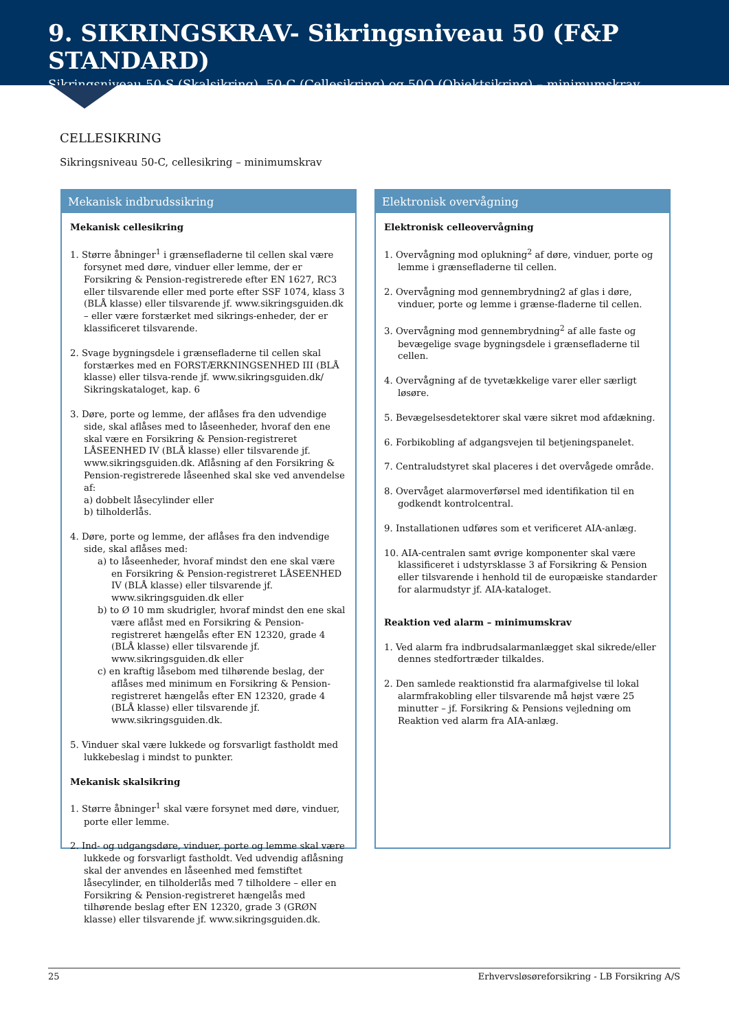9. SIKRINGSKRAV- Sikringsniveau 50 (F&P STANDARD)
Sikringsniveau 50-S (Skalsikring), 50-C (Cellesikring) og 50O (Objektsikring) – minimumskrav
CELLESIKRING
Sikringsniveau 50-C, cellesikring – minimumskrav
Mekanisk indbrudssikring
Mekanisk cellesikring
1. Større åbninger<sup>1</sup> i grænsefladerne til cellen skal være forsynet med døre, vinduer eller lemme, der er Forsikring & Pension-registrerede efter EN 1627, RC3 eller tilsvarende eller med porte efter SSF 1074, klass 3 (BLÅ klasse) eller tilsvarende jf. www.sikringsguiden.dk – eller være forstærket med sikrings-enheder, der er klassificeret tilsvarende.
2. Svage bygningsdele i grænsefladerne til cellen skal forstærkes med en FORSTÆRKNINGSENHED III (BLÅ klasse) eller tilsva-rende jf. www.sikringsguiden.dk/ Sikringskataloget, kap. 6
3. Døre, porte og lemme, der aflåses fra den udvendige side, skal aflåses med to låseenheder, hvoraf den ene skal være en Forsikring & Pension-registreret LÅSEENHED IV (BLÅ klasse) eller tilsvarende jf. www.sikringsguiden.dk. Aflåsning af den Forsikring & Pension-registrerede låseenhed skal ske ved anvendelse af:
a) dobbelt låsecylinder eller
b) tilholderlås.
4. Døre, porte og lemme, der aflåses fra den indvendige side, skal aflåses med:
a) to låseenheder, hvoraf mindst den ene skal være en Forsikring & Pension-registreret LÅSEENHED IV (BLÅ klasse) eller tilsvarende jf. www.sikringsguiden.dk eller
b) to Ø 10 mm skudrigler, hvoraf mindst den ene skal være aflåst med en Forsikring & Pension-registreret hængelås efter EN 12320, grade 4 (BLÅ klasse) eller tilsvarende jf. www.sikringsguiden.dk eller
c) en kraftig låsebom med tilhørende beslag, der aflåses med minimum en Forsikring & Pension-registreret hængelås efter EN 12320, grade 4 (BLÅ klasse) eller tilsvarende jf. www.sikringsguiden.dk.
5. Vinduer skal være lukkede og forsvarligt fastholdt med lukkebeslag i mindst to punkter.
Mekanisk skalsikring
1. Større åbninger<sup>1</sup> skal være forsynet med døre, vinduer, porte eller lemme.
2. Ind- og udgangsdøre, vinduer, porte og lemme skal være lukkede og forsvarligt fastholdt. Ved udvendig aflåsning skal der anvendes en låseenhed med femstiftet låsecylinder, en tilholderlås med 7 tilholdere – eller en Forsikring & Pension-registreret hængelås med tilhørende beslag efter EN 12320, grade 3 (GRØN klasse) eller tilsvarende jf. www.sikringsguiden.dk.
Elektronisk overvågning
Elektronisk celleovervågning
1. Overvågning mod oplukning<sup>2</sup> af døre, vinduer, porte og lemme i grænsefladerne til cellen.
2. Overvågning mod gennembrydning2 af glas i døre, vinduer, porte og lemme i grænse-fladerne til cellen.
3. Overvågning mod gennembrydning<sup>2</sup> af alle faste og bevægelige svage bygningsdele i grænsefladerne til cellen.
4. Overvågning af de tyvetækkelige varer eller særligt løsøre.
5. Bevægelsesdetektorer skal være sikret mod afdækning.
6. Forbikobling af adgangsvejen til betjeningspanelet.
7. Centraludstyret skal placeres i det overvågede område.
8. Overvåget alarmoverførsel med identifikation til en godkendt kontrolcentral.
9. Installationen udføres som et verificeret AIA-anlæg.
10. AIA-centralen samt øvrige komponenter skal være klassificeret i udstyrsklasse 3 af Forsikring & Pension eller tilsvarende i henhold til de europæiske standarder for alarmudstyr jf. AIA-kataloget.
Reaktion ved alarm – minimumskrav
1. Ved alarm fra indbrudsalarmanlægget skal sikrede/eller dennes stedfortræder tilkaldes.
2. Den samlede reaktionstid fra alarmafgivelse til lokal alarmfrakobling eller tilsvarende må højst være 25 minutter – jf. Forsikring & Pensions vejledning om Reaktion ved alarm fra AIA-anlæg.
25 Erhvervsløsøreforsikring - LB Forsikring A/S